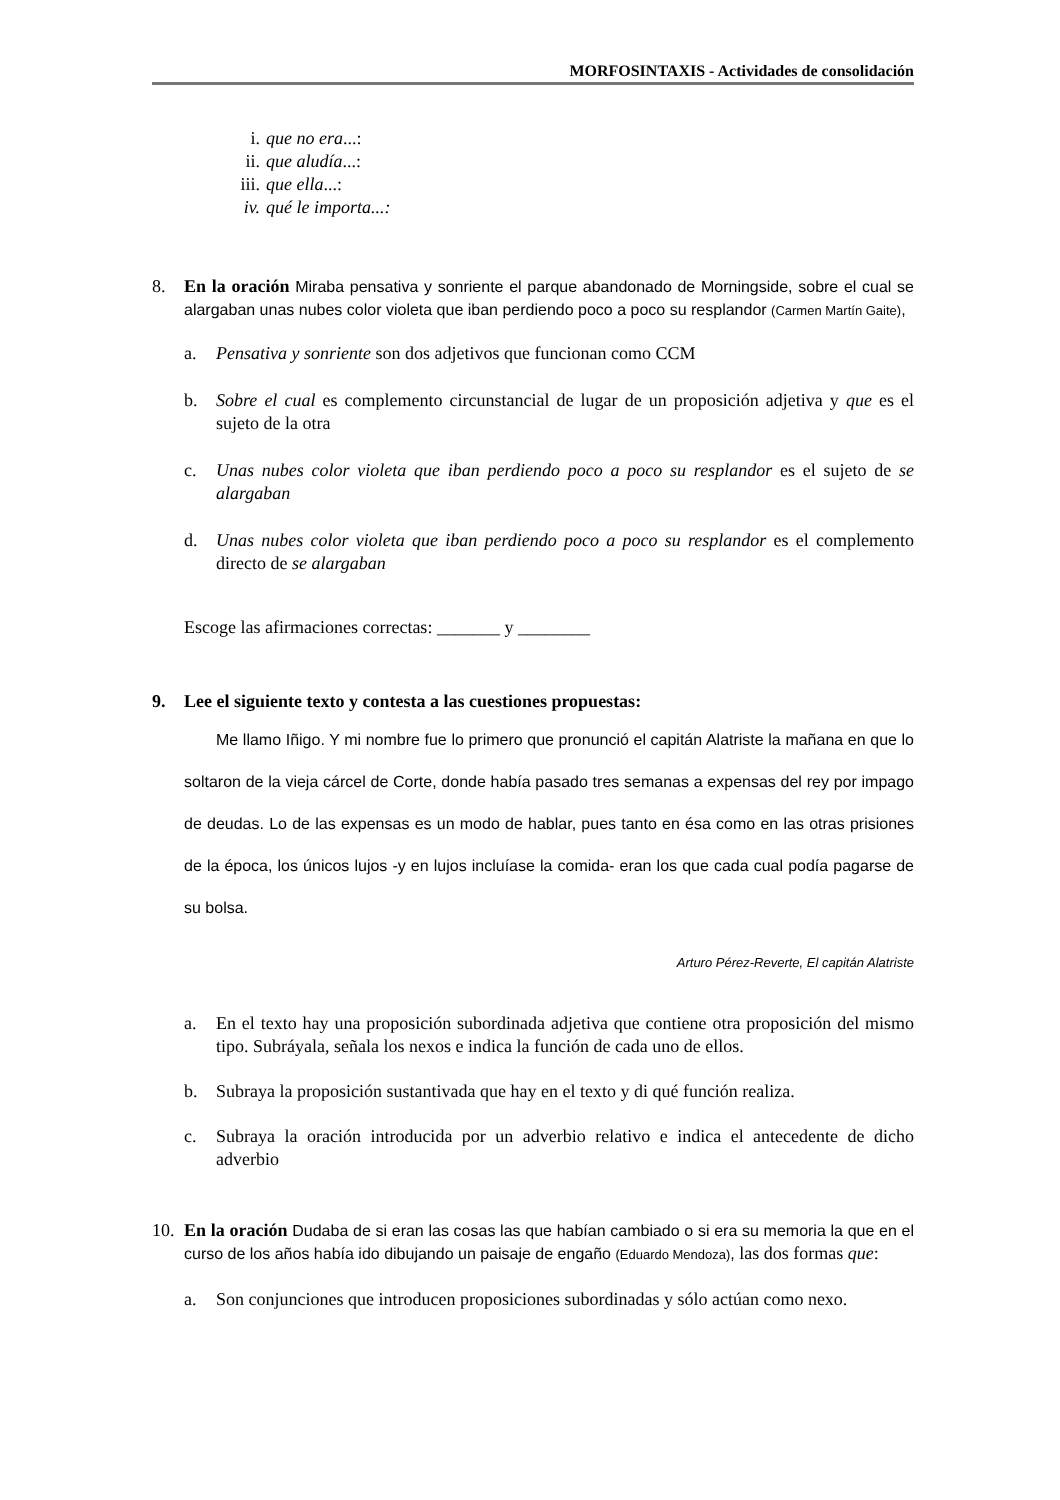MORFOSINTAXIS - Actividades de consolidación
i. que no era...:
ii. que aludía...:
iii. que ella...:
iv. qué le importa...:
8. En la oración Miraba pensativa y sonriente el parque abandonado de Morningside, sobre el cual se alargaban unas nubes color violeta que iban perdiendo poco a poco su resplandor (Carmen Martín Gaite),
a. Pensativa y sonriente son dos adjetivos que funcionan como CCM
b. Sobre el cual es complemento circunstancial de lugar de un proposición adjetiva y que es el sujeto de la otra
c. Unas nubes color violeta que iban perdiendo poco a poco su resplandor es el sujeto de se alargaban
d. Unas nubes color violeta que iban perdiendo poco a poco su resplandor es el complemento directo de se alargaban
Escoge las afirmaciones correctas: _______ y ________
9. Lee el siguiente texto y contesta a las cuestiones propuestas:
Me llamo Iñigo. Y mi nombre fue lo primero que pronunció el capitán Alatriste la mañana en que lo soltaron de la vieja cárcel de Corte, donde había pasado tres semanas a expensas del rey por impago de deudas. Lo de las expensas es un modo de hablar, pues tanto en ésa como en las otras prisiones de la época, los únicos lujos -y en lujos incluíase la comida- eran los que cada cual podía pagarse de su bolsa.
Arturo Pérez-Reverte, El capitán Alatriste
a. En el texto hay una proposición subordinada adjetiva que contiene otra proposición del mismo tipo. Subráyala, señala los nexos e indica la función de cada uno de ellos.
b. Subraya la proposición sustantivada que hay en el texto y di qué función realiza.
c. Subraya la oración introducida por un adverbio relativo e indica el antecedente de dicho adverbio
10. En la oración Dudaba de si eran las cosas las que habían cambiado o si era su memoria la que en el curso de los años había ido dibujando un paisaje de engaño (Eduardo Mendoza), las dos formas que:
a. Son conjunciones que introducen proposiciones subordinadas y sólo actúan como nexo.